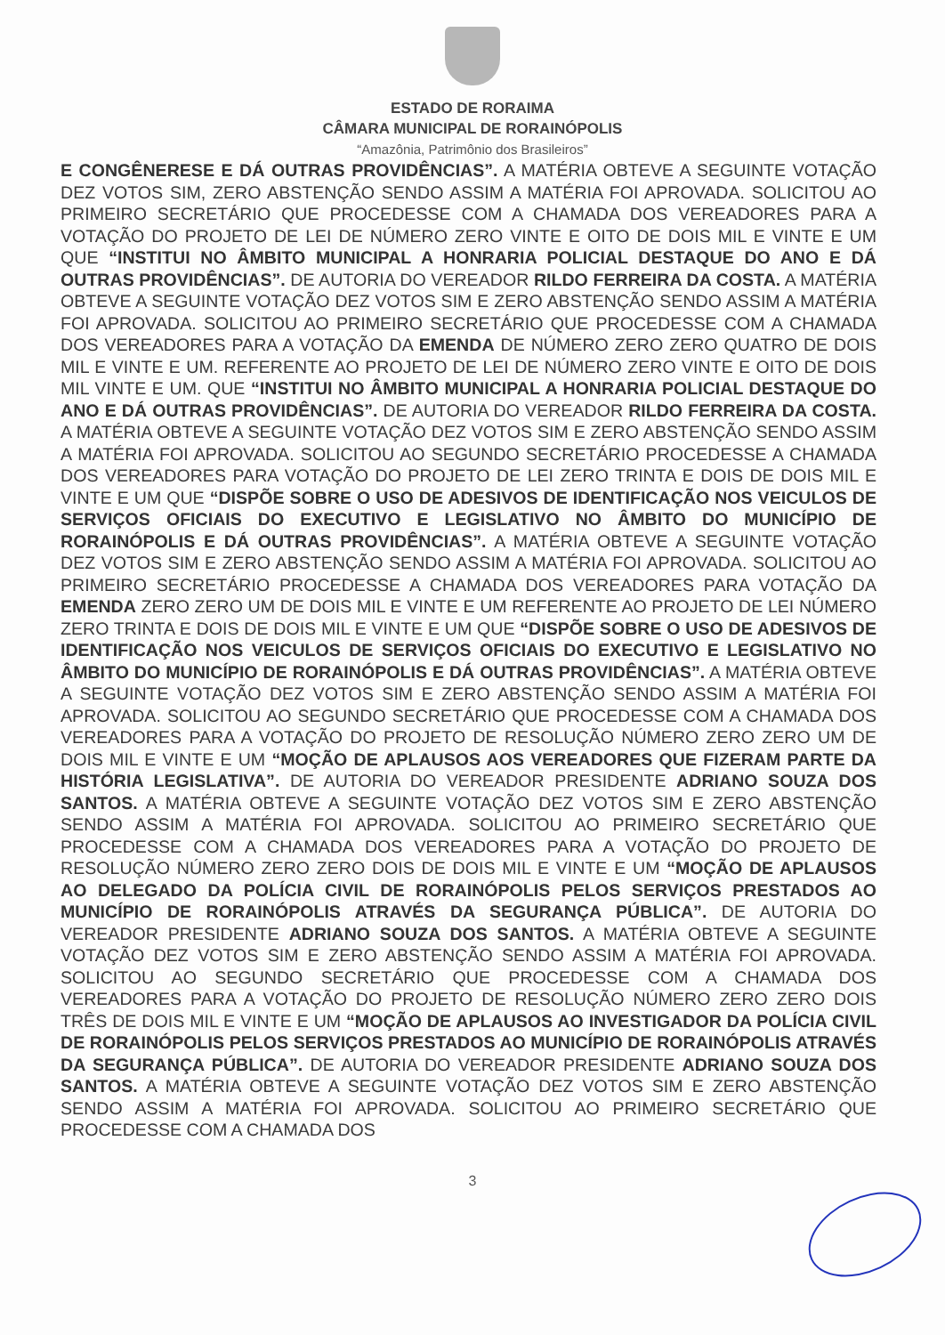ESTADO DE RORAIMA
CÂMARA MUNICIPAL DE RORAINÓPOLIS
“Amazônia, Patrimônio dos Brasileiros”
E CONGÊNERESE E DÁ OUTRAS PROVIDÊNCIAS”. A MATÉRIA OBTEVE A SEGUINTE VOTAÇÃO DEZ VOTOS SIM, ZERO ABSTENÇÃO SENDO ASSIM A MATÉRIA FOI APROVADA. SOLICITOU AO PRIMEIRO SECRETÁRIO QUE PROCEDESSE COM A CHAMADA DOS VEREADORES PARA A VOTAÇÃO DO PROJETO DE LEI DE NÚMERO ZERO VINTE E OITO DE DOIS MIL E VINTE E UM QUE “INSTITUI NO ÂMBITO MUNICIPAL A HONRARIA POLICIAL DESTAQUE DO ANO E DÁ OUTRAS PROVIDÊNCIAS”. DE AUTORIA DO VEREADOR RILDO FERREIRA DA COSTA. A MATÉRIA OBTEVE A SEGUINTE VOTAÇÃO DEZ VOTOS SIM E ZERO ABSTENÇÃO SENDO ASSIM A MATÉRIA FOI APROVADA. SOLICITOU AO PRIMEIRO SECRETÁRIO QUE PROCEDESSE COM A CHAMADA DOS VEREADORES PARA A VOTAÇÃO DA EMENDA DE NÚMERO ZERO ZERO QUATRO DE DOIS MIL E VINTE E UM. REFERENTE AO PROJETO DE LEI DE NÚMERO ZERO VINTE E OITO DE DOIS MIL VINTE E UM. QUE “INSTITUI NO ÂMBITO MUNICIPAL A HONRARIA POLICIAL DESTAQUE DO ANO E DÁ OUTRAS PROVIDÊNCIAS”. DE AUTORIA DO VEREADOR RILDO FERREIRA DA COSTA. A MATÉRIA OBTEVE A SEGUINTE VOTAÇÃO DEZ VOTOS SIM E ZERO ABSTENÇÃO SENDO ASSIM A MATÉRIA FOI APROVADA. SOLICITOU AO SEGUNDO SECRETÁRIO PROCEDESSE A CHAMADA DOS VEREADORES PARA VOTAÇÃO DO PROJETO DE LEI ZERO TRINTA E DOIS DE DOIS MIL E VINTE E UM QUE “DISPÕE SOBRE O USO DE ADESIVOS DE IDENTIFICAÇÃO NOS VEICULOS DE SERVIÇOS OFICIAIS DO EXECUTIVO E LEGISLATIVO NO ÂMBITO DO MUNICÍPIO DE RORAINÓPOLIS E DÁ OUTRAS PROVIDÊNCIAS”. A MATÉRIA OBTEVE A SEGUINTE VOTAÇÃO DEZ VOTOS SIM E ZERO ABSTENÇÃO SENDO ASSIM A MATÉRIA FOI APROVADA. SOLICITOU AO PRIMEIRO SECRETÁRIO PROCEDESSE A CHAMADA DOS VEREADORES PARA VOTAÇÃO DA EMENDA ZERO ZERO UM DE DOIS MIL E VINTE E UM REFERENTE AO PROJETO DE LEI NÚMERO ZERO TRINTA E DOIS DE DOIS MIL E VINTE E UM QUE “DISPÕE SOBRE O USO DE ADESIVOS DE IDENTIFICAÇÃO NOS VEICULOS DE SERVIÇOS OFICIAIS DO EXECUTIVO E LEGISLATIVO NO ÂMBITO DO MUNICÍPIO DE RORAINÓPOLIS E DÁ OUTRAS PROVIDÊNCIAS”. A MATÉRIA OBTEVE A SEGUINTE VOTAÇÃO DEZ VOTOS SIM E ZERO ABSTENÇÃO SENDO ASSIM A MATÉRIA FOI APROVADA. SOLICITOU AO SEGUNDO SECRETÁRIO QUE PROCEDESSE COM A CHAMADA DOS VEREADORES PARA A VOTAÇÃO DO PROJETO DE RESOLUÇÃO NÚMERO ZERO ZERO UM DE DOIS MIL E VINTE E UM “MOÇÃO DE APLAUSOS AOS VEREADORES QUE FIZERAM PARTE DA HISTÓRIA LEGISLATIVA”. DE AUTORIA DO VEREADOR PRESIDENTE ADRIANO SOUZA DOS SANTOS. A MATÉRIA OBTEVE A SEGUINTE VOTAÇÃO DEZ VOTOS SIM E ZERO ABSTENÇÃO SENDO ASSIM A MATÉRIA FOI APROVADA. SOLICITOU AO PRIMEIRO SECRETÁRIO QUE PROCEDESSE COM A CHAMADA DOS VEREADORES PARA A VOTAÇÃO DO PROJETO DE RESOLUÇÃO NÚMERO ZERO ZERO DOIS DE DOIS MIL E VINTE E UM “MOÇÃO DE APLAUSOS AO DELEGADO DA POLÍCIA CIVIL DE RORAINÓPOLIS PELOS SERVIÇOS PRESTADOS AO MUNICÍPIO DE RORAINÓPOLIS ATRAVÉS DA SEGURANÇA PÚBLICA”. DE AUTORIA DO VEREADOR PRESIDENTE ADRIANO SOUZA DOS SANTOS. A MATÉRIA OBTEVE A SEGUINTE VOTAÇÃO DEZ VOTOS SIM E ZERO ABSTENÇÃO SENDO ASSIM A MATÉRIA FOI APROVADA. SOLICITOU AO SEGUNDO SECRETÁRIO QUE PROCEDESSE COM A CHAMADA DOS VEREADORES PARA A VOTAÇÃO DO PROJETO DE RESOLUÇÃO NÚMERO ZERO ZERO DOIS TRÊS DE DOIS MIL E VINTE E UM “MOÇÃO DE APLAUSOS AO INVESTIGADOR DA POLÍCIA CIVIL DE RORAINÓPOLIS PELOS SERVIÇOS PRESTADOS AO MUNICÍPIO DE RORAINÓPOLIS ATRAVÉS DA SEGURANÇA PÚBLICA”. DE AUTORIA DO VEREADOR PRESIDENTE ADRIANO SOUZA DOS SANTOS. A MATÉRIA OBTEVE A SEGUINTE VOTAÇÃO DEZ VOTOS SIM E ZERO ABSTENÇÃO SENDO ASSIM A MATÉRIA FOI APROVADA. SOLICITOU AO PRIMEIRO SECRETÁRIO QUE PROCEDESSE COM A CHAMADA DOS
3